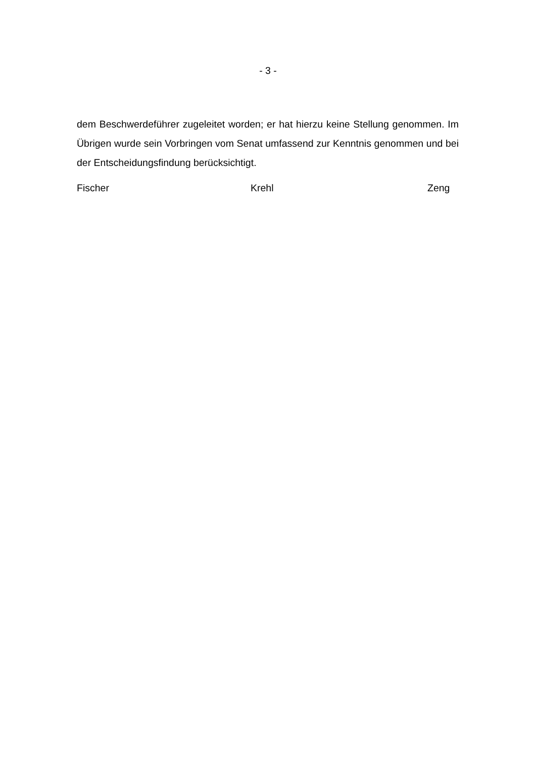- 3 -
dem Beschwerdeführer zugeleitet worden; er hat hierzu keine Stellung genommen. Im Übrigen wurde sein Vorbringen vom Senat umfassend zur Kenntnis genommen und bei der Entscheidungsfindung berücksichtigt.
Fischer Krehl Zeng